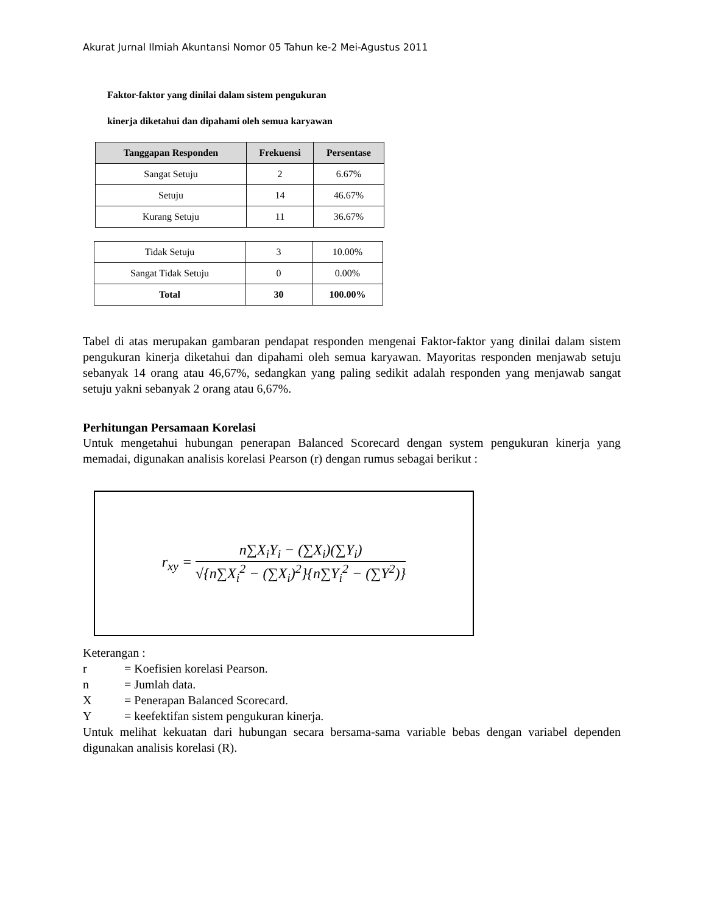Akurat Jurnal Ilmiah Akuntansi Nomor 05 Tahun ke-2 Mei-Agustus 2011
Faktor-faktor yang dinilai dalam sistem pengukuran
kinerja diketahui dan dipahami oleh semua karyawan
| Tanggapan Responden | Frekuensi | Persentase |
| --- | --- | --- |
| Sangat Setuju | 2 | 6.67% |
| Setuju | 14 | 46.67% |
| Kurang Setuju | 11 | 36.67% |
| Tidak Setuju | 3 | 10.00% |
| Sangat Tidak Setuju | 0 | 0.00% |
| Total | 30 | 100.00% |
Tabel di atas merupakan gambaran pendapat responden mengenai Faktor-faktor yang dinilai dalam sistem pengukuran kinerja diketahui dan dipahami oleh semua karyawan. Mayoritas responden menjawab setuju sebanyak 14 orang atau 46,67%, sedangkan yang paling sedikit adalah responden yang menjawab sangat setuju yakni sebanyak 2 orang atau 6,67%.
Perhitungan Persamaan Korelasi
Untuk mengetahui hubungan penerapan Balanced Scorecard dengan system pengukuran kinerja yang memadai, digunakan analisis korelasi Pearson (r) dengan rumus sebagai berikut :
r<sub>xy</sub> =
n∑X<sub>i</sub>Y<sub>i</sub> − (∑X<sub>i</sub>)(∑Y<sub>i</sub>)
√{n∑X<sub>i</sub><sup>2</sup> − (∑X<sub>i</sub>)<sup>2</sup>}{n∑Y<sub>i</sub><sup>2</sup> − (∑Y<sup>2</sup>)}
Keterangan :
r = Koefisien korelasi Pearson.
n = Jumlah data.
X = Penerapan Balanced Scorecard.
Y = keefektifan sistem pengukuran kinerja.
Untuk melihat kekuatan dari hubungan secara bersama-sama variable bebas dengan variabel dependen digunakan analisis korelasi (R).